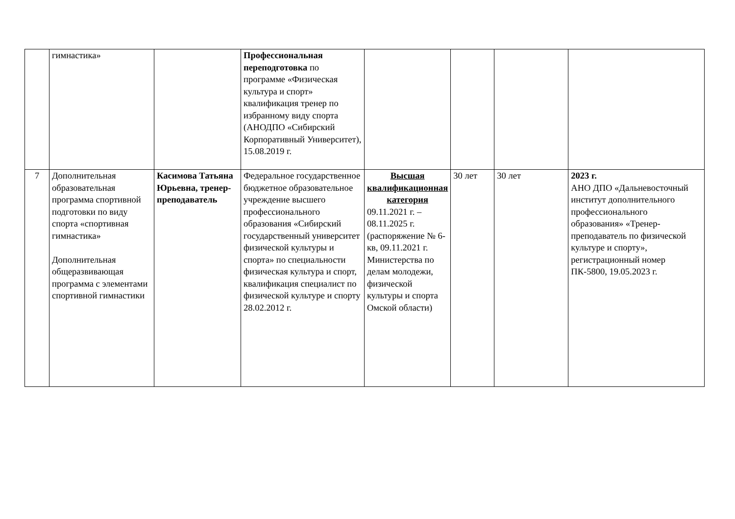| | гимнастика» | | Профессиональная переподготовка по программе «Физическая культура и спорт» квалификация тренер по избранному виду спорта (АНОДПО «Сибирский Корпоративный Университет), 15.08.2019 г. | | | | |
| 7 | Дополнительная образовательная программа спортивной подготовки по виду спорта «спортивная гимнастика» Дополнительная общеразвивающая программа с элементами спортивной гимнастики | Касимова Татьяна Юрьевна, тренер-преподаватель | Федеральное государственное бюджетное образовательное учреждение высшего профессионального образования «Сибирский государственный университет физической культуры и спорта» по специальности физическая культура и спорт, квалификация специалист по физической культуре и спорту 28.02.2012 г. | Высшая квалификационная категория 09.11.2021 г. – 08.11.2025 г. (распоряжение № 6-кв, 09.11.2021 г. Министерства по делам молодежи, физической культуры и спорта Омской области) | 30 лет | 30 лет | 2023 г. АНО ДПО «Дальневосточный институт дополнительного профессионального образования» «Тренер-преподаватель по физической культуре и спорту», регистрационный номер ПК-5800, 19.05.2023 г. |